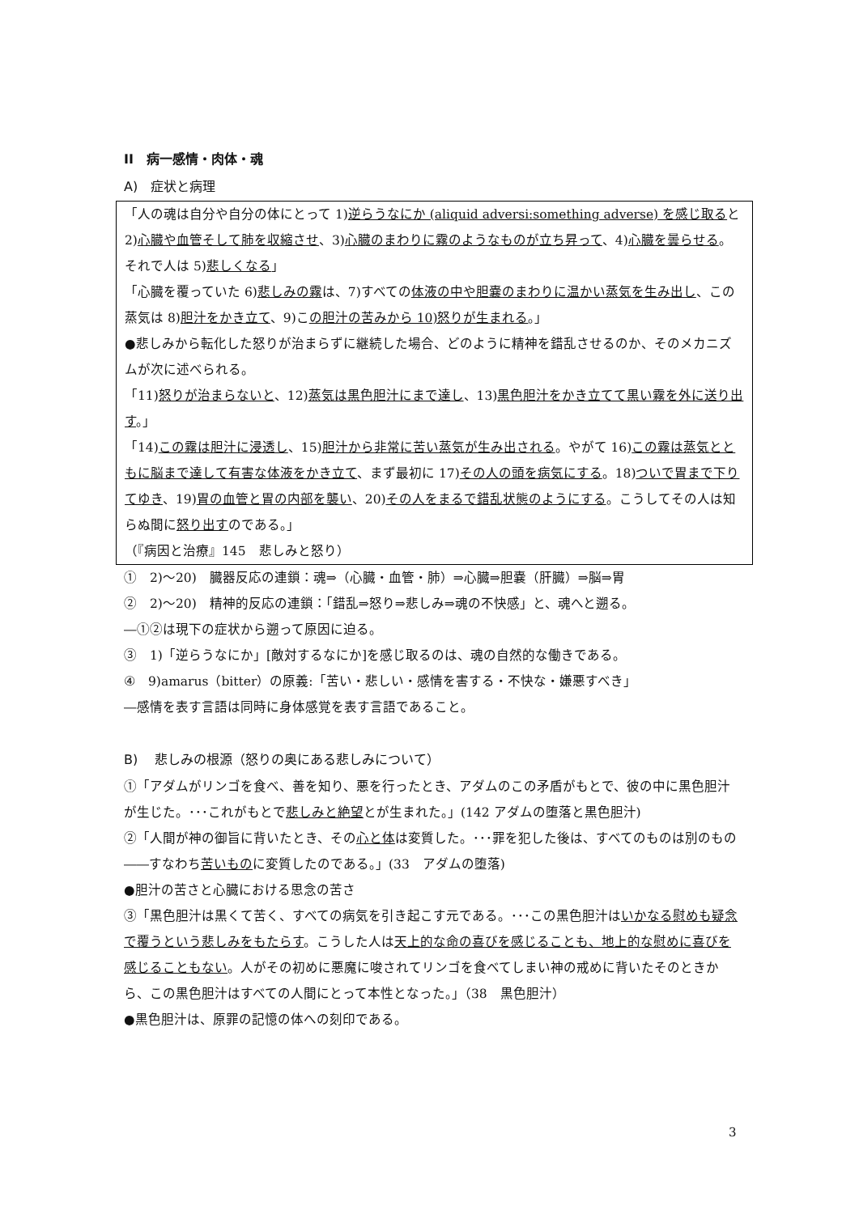II　病一感情・肉体・魂
A)　症状と病理
「人の魂は自分や自分の体にとって 1)逆らうなにか (aliquid adversi:something adverse) を感じ取ると 2)心臓や血管そして肺を収縮させ、3)心臓のまわりに霧のようなものが立ち昇って、4)心臓を曇らせる。それで人は 5)悲しくなる」
「心臓を覆っていた 6)悲しみの霧は、7)すべての体液の中や胆嚢のまわりに温かい蒸気を生み出し、この蒸気は 8)胆汁をかき立て、9)この胆汁の苦みから 10)怒りが生まれる。」
●悲しみから転化した怒りが治まらずに継続した場合、どのように精神を錯乱させるのか、そのメカニズムが次に述べられる。
「11)怒りが治まらないと、12)蒸気は黒色胆汁にまで達し、13)黒色胆汁をかき立てて黒い霧を外に送り出す。」
「14)この霧は胆汁に浸透し、15)胆汁から非常に苦い蒸気が生み出される。やがて 16)この霧は蒸気とともに脳まで達して有害な体液をかき立て、まず最初に 17)その人の頭を病気にする。18)ついで胃まで下りてゆき、19)胃の血管と胃の内部を襲い、20)その人をまるで錯乱状態のようにする。こうしてその人は知らぬ間に怒り出すのである。」
（『病因と治療』145　悲しみと怒り）
①　2)〜20)　臓器反応の連鎖：魂⇒（心臓・血管・肺）⇒心臓⇒胆嚢（肝臓）⇒脳⇒胃
②　2)〜20)　精神的反応の連鎖：「錯乱⇒怒り⇒悲しみ⇒魂の不快感」と、魂へと遡る。
―①②は現下の症状から遡って原因に迫る。
③　1)「逆らうなにか」[敵対するなにか]を感じ取るのは、魂の自然的な働きである。
④　9)amarus（bitter）の原義:「苦い・悲しい・感情を害する・不快な・嫌悪すべき」
―感情を表す言語は同時に身体感覚を表す言語であること。
B)　 悲しみの根源（怒りの奥にある悲しみについて）
①「アダムがリンゴを食べ、善を知り、悪を行ったとき、アダムのこの矛盾がもとで、彼の中に黒色胆汁が生じた。･･･これがもとで悲しみと絶望とが生まれた。」(142 アダムの堕落と黒色胆汁)
②「人間が神の御旨に背いたとき、その心と体は変質した。･･･罪を犯した後は、すべてのものは別のもの――すなわち苦いものに変質したのである。」(33　アダムの堕落)
●胆汁の苦さと心臓における思念の苦さ
③「黒色胆汁は黒くて苦く、すべての病気を引き起こす元である。･･･この黒色胆汁はいかなる慰めも疑念で覆うという悲しみをもたらす。こうした人は天上的な命の喜びを感じることも、地上的な慰めに喜びを感じることもない。人がその初めに悪魔に唆されてリンゴを食べてしまい神の戒めに背いたそのときから、この黒色胆汁はすべての人間にとって本性となった。」（38　黒色胆汁）
●黒色胆汁は、原罪の記憶の体への刻印である。
3